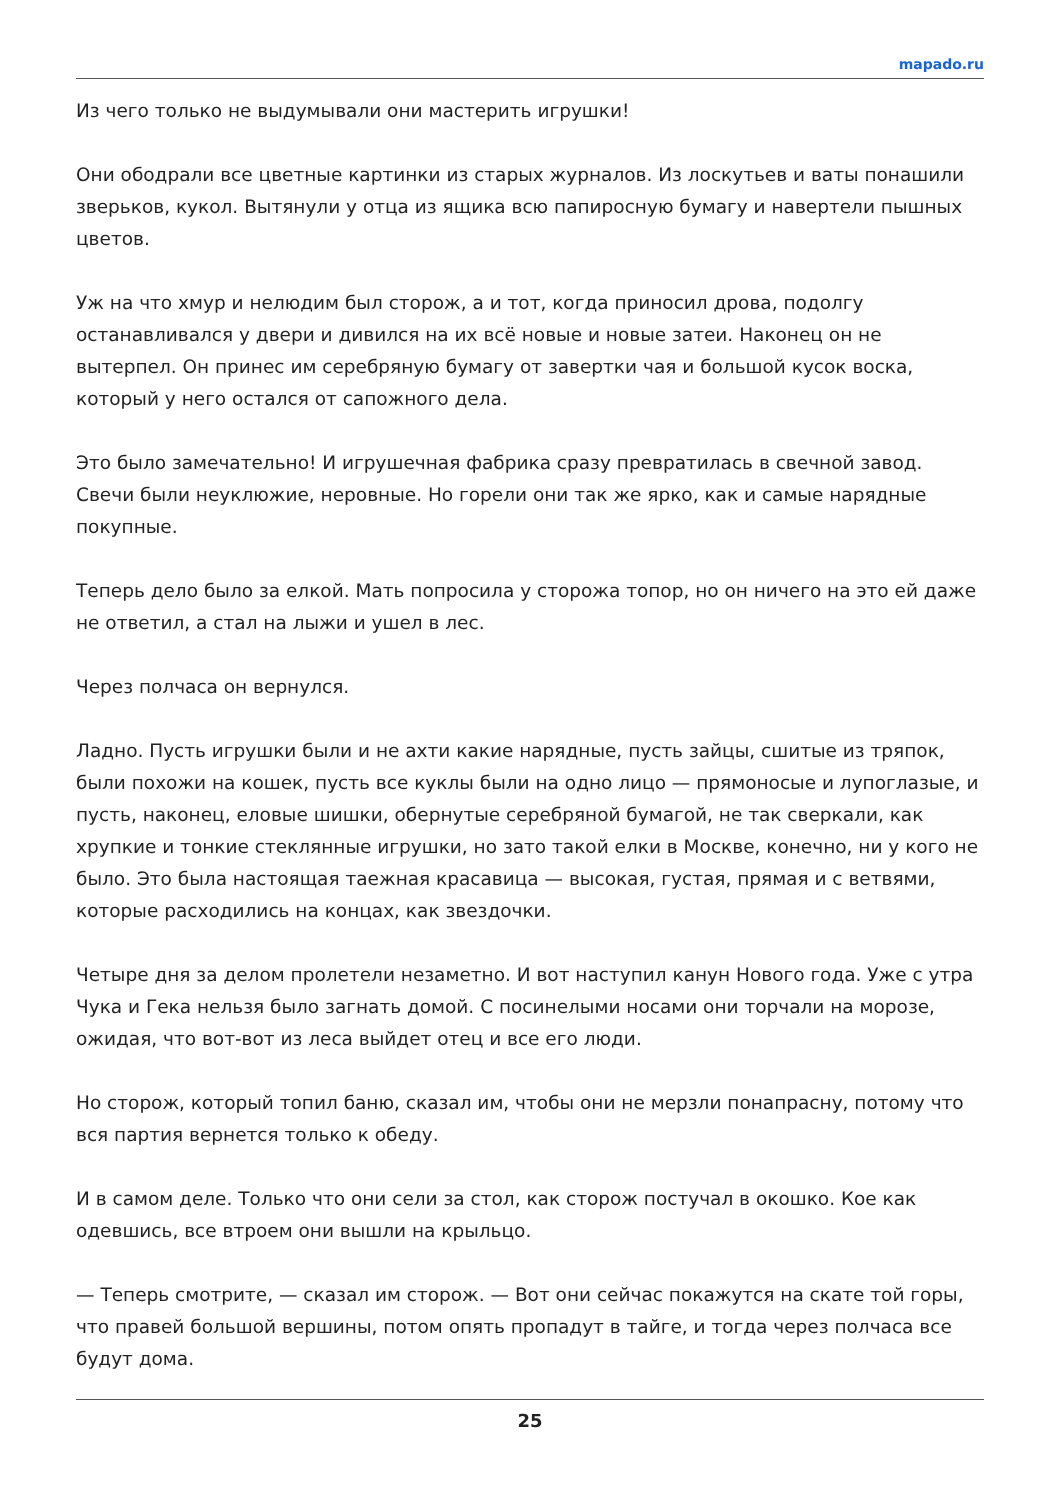mapado.ru
Из чего только не выдумывали они мастерить игрушки!
Они ободрали все цветные картинки из старых журналов. Из лоскутьев и ваты понашили зверьков, кукол. Вытянули у отца из ящика всю папиросную бумагу и навертели пышных цветов.
Уж на что хмур и нелюдим был сторож, а и тот, когда приносил дрова, подолгу останавливался у двери и дивился на их всё новые и новые затеи. Наконец он не вытерпел. Он принес им серебряную бумагу от завертки чая и большой кусок воска, который у него остался от сапожного дела.
Это было замечательно! И игрушечная фабрика сразу превратилась в свечной завод. Свечи были неуклюжие, неровные. Но горели они так же ярко, как и самые нарядные покупные.
Теперь дело было за елкой. Мать попросила у сторожа топор, но он ничего на это ей даже не ответил, а стал на лыжи и ушел в лес.
Через полчаса он вернулся.
Ладно. Пусть игрушки были и не ахти какие нарядные, пусть зайцы, сшитые из тряпок, были похожи на кошек, пусть все куклы были на одно лицо — прямоносые и лупоглазые, и пусть, наконец, еловые шишки, обернутые серебряной бумагой, не так сверкали, как хрупкие и тонкие стеклянные игрушки, но зато такой елки в Москве, конечно, ни у кого не было. Это была настоящая таежная красавица — высокая, густая, прямая и с ветвями, которые расходились на концах, как звездочки.
Четыре дня за делом пролетели незаметно. И вот наступил канун Нового года. Уже с утра Чука и Гека нельзя было загнать домой. С посинелыми носами они торчали на морозе, ожидая, что вот-вот из леса выйдет отец и все его люди.
Но сторож, который топил баню, сказал им, чтобы они не мерзли понапрасну, потому что вся партия вернется только к обеду.
И в самом деле. Только что они сели за стол, как сторож постучал в окошко. Кое как одевшись, все втроем они вышли на крыльцо.
— Теперь смотрите, — сказал им сторож. — Вот они сейчас покажутся на скате той горы, что правей большой вершины, потом опять пропадут в тайге, и тогда через полчаса все будут дома.
25